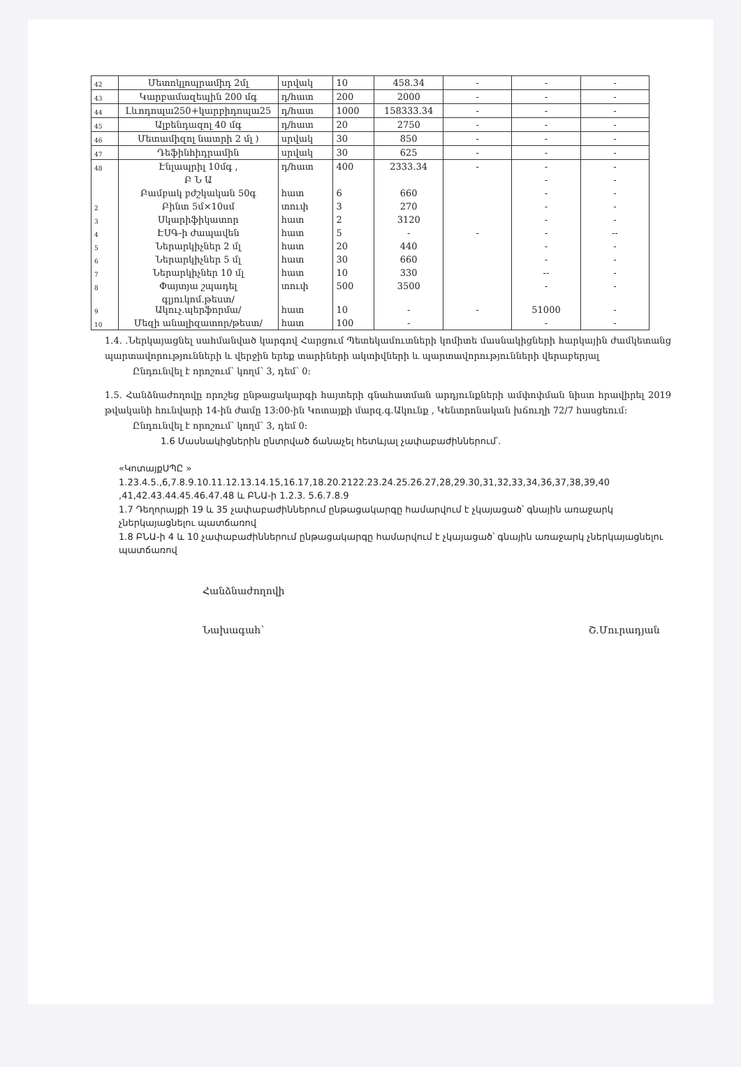| 42 | Մետոկլոպրամիդ 2մլ | սրվակ | 10 | 458.34 | - | - | - |
| 43 | Կարբամազեպին 200 մգ | դ/հատ | 200 | 2000 | - | - | - |
| 44 | Լևոդոպա250+կարբիդոպա25 | դ/հատ | 1000 | 158333.34 | - | - | - |
| 45 | Ալբենդազոլ 40 մգ | դ/հատ | 20 | 2750 | - | - | - |
| 46 | Մետամիզոլ նատրի 2 մլ ) | սրվակ | 30 | 850 | - | - | - |
| 47 | Դեֆինհիդրամին | սրվակ | 30 | 625 | - | - | - |
| 48 | Էնլապրիլ 10մգ , | դ/հատ | 400 | 2333.34 | - | - | - |
| | Բ Ն Ա | | | | | - | - |
| | Բամբակ բժշկական 50գ | հատ | 6 | 660 | | - | - |
| 2 | Բինտ 5մ×10սմ | տուփ | 3 | 270 | | - | - |
| 3 | Սկարիֆիկատոր | հատ | 2 | 3120 | | - | - |
| 4 | ԷՍԳ-ի ժապավեն | հատ | 5 | - | - | - | -- |
| 5 | Ներարկիչներ 2 մլ | հատ | 20 | 440 | | - | - |
| 6 | Ներարկիչներ 5 մլ | հատ | 30 | 660 | | - | - |
| 7 | Ներարկիչներ 10 մլ | հատ | 10 | 330 | | -- | - |
| 8 | Փայտյա շպադել | տուփ | 500 | 3500 | | - | - |
| 9 | գլյուկոմ.թեստ/Ակուչ.պերֆորմա/ | հատ | 10 | - | - | 51000 | - |
| 10 | Մեզի անալիզատոր/թեստ/ | հատ | 100 | - | | - | - |
1.4. .Ներկայացնել սահմանված կարգով Հարցում Պետեկամուտների կոմիտե մասնակիցների հարկային ժամկետանց պարտավորությունների և վերջին երեք տարիների ակտիվների և պարտավորությունների վերաբերյալ
Ընդունվել է որոշում՝ կողմ՝ 3, դեմ՝ 0:
1.5. Հանձնաժողովը որոշեց ընթացակարգի հայտերի գնահատման արդյունքների ամփոփման նիստ հրավիրել 2019 թվականի հունվարի 14-ին ժամը 13:00-ին Կոտայքի մարզ.գ.Ակունք , Կենտրոնական խճուղի 72/7 հասցեում:
Ընդունվել է որոշում՝ կողմ՝ 3, դեմ 0:
1.6 Մասնակիցներին ընտրված ճանաչել հետևյալ չափաբաժիններում՝.
«ԿոտայքՍՊԸ »
1.23.4.5.,6,7.8.9.10.11.12.13.14.15,16.17,18.20.2122.23.24.25.26.27,28,29.30,31,32,33,34,36,37,38,39,40 ,41,42.43.44.45.46.47.48 և ԲՆԱ-ի 1.2.3. 5.6.7.8.9
1.7 Դեղորայքի 19 և 35 չափաբաժիններում ընթացակարգը համարվում է չկայացած՝ գնային առաջարկ չներկայացնելու պատճառով
1.8 ԲՆԱ-ի 4 և 10 չափաբաժիններում ընթացակարգը համարվում է չկայացած՝ գնային առաջարկ չներկայացնելու պատճառով
Հանձնաժողովի
Նախագահ՝ Շ.Մուրադյան